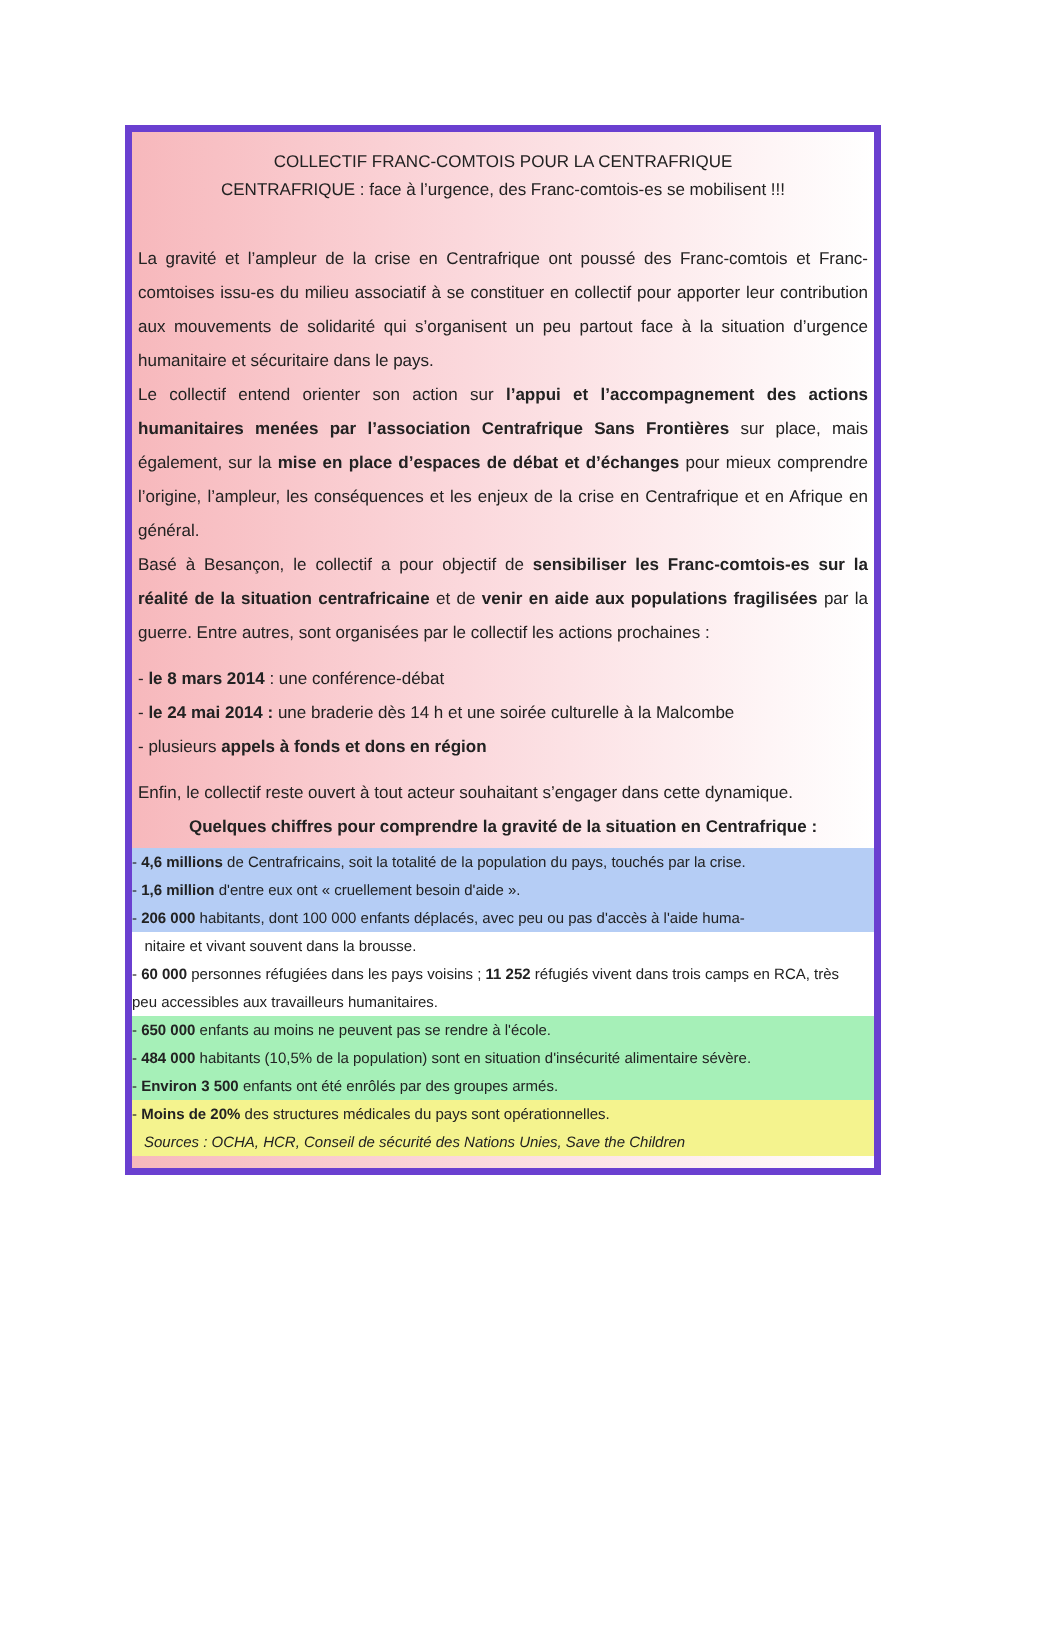COLLECTIF FRANC-COMTOIS POUR LA CENTRAFRIQUE
CENTRAFRIQUE : face à l’urgence, des Franc-comtois-es se mobilisent !!!
La gravité et l’ampleur de la crise en Centrafrique ont poussé des Franc-comtois et Franc-comtoises issu-es du milieu associatif à se constituer en collectif pour apporter leur contribution aux mouvements de solidarité qui s’organisent un peu partout face à la situation d’urgence humanitaire et sécuritaire dans le pays.
Le collectif entend orienter son action sur l’appui et l’accompagnement des actions humanitaires menées par l’association Centrafrique Sans Frontières sur place, mais également, sur la mise en place d’espaces de débat et d’échanges pour mieux comprendre l’origine, l’ampleur, les conséquences et les enjeux de la crise en Centrafrique et en Afrique en général.
Basé à Besançon, le collectif a pour objectif de sensibiliser les Franc-comtois-es sur la réalité de la situation centrafricaine et de venir en aide aux populations fragilisées par la guerre. Entre autres, sont organisées par le collectif les actions prochaines :
- le 8 mars 2014 : une conférence-débat
- le 24 mai 2014 : une braderie dès 14 h et une soirée culturelle à la Malcombe
- plusieurs appels à fonds et dons en région
Enfin, le collectif reste ouvert à tout acteur souhaitant s’engager dans cette dynamique.
Quelques chiffres pour comprendre la gravité de la situation en Centrafrique :
- 4,6 millions de Centrafricains, soit la totalité de la population du pays, touchés par la crise.
- 1,6 million d'entre eux ont « cruellement besoin d'aide ».
- 206 000 habitants, dont 100 000 enfants déplacés, avec peu ou pas d'accès à l'aide huma-
nitaire et vivant souvent dans la brousse.
- 60 000 personnes réfugiées dans les pays voisins ; 11 252 réfugiés vivent dans trois camps en RCA, très peu accessibles aux travailleurs humanitaires.
- 650 000 enfants au moins ne peuvent pas se rendre à l'école.
- 484 000 habitants (10,5% de la population) sont en situation d'insécurité alimentaire sévère.
- Environ 3 500 enfants ont été enrôlés par des groupes armés.
- Moins de 20% des structures médicales du pays sont opérationnelles.
Sources : OCHA, HCR, Conseil de sécurité des Nations Unies, Save the Children